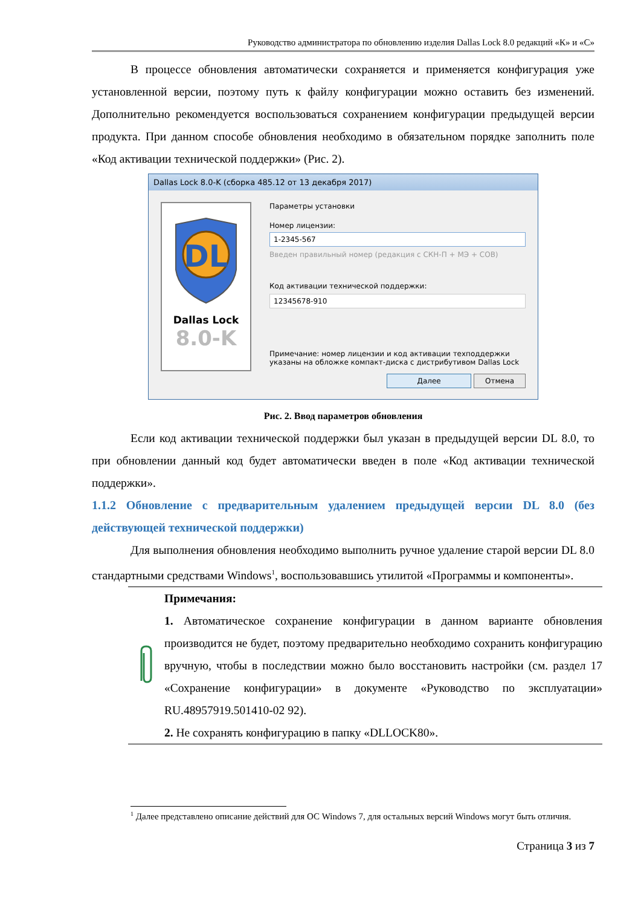Руководство администратора по обновлению изделия Dallas Lock 8.0 редакций «К» и «С»
В процессе обновления автоматически сохраняется и применяется конфигурация уже установленной версии, поэтому путь к файлу конфигурации можно оставить без изменений. Дополнительно рекомендуется воспользоваться сохранением конфигурации предыдущей версии продукта. При данном способе обновления необходимо в обязательном порядке заполнить поле «Код активации технической поддержки» (Рис. 2).
Dallas Lock 8.0-K (сборка 485.12 от 13 декабря 2017)
DL
Dallas Lock
8.0-K
Параметры установки
Номер лицензии:
1-2345-567
Введен правильный номер (редакция с СКН-П + МЭ + СОВ)
Код активации технической поддержки:
12345678-910
Примечание: номер лицензии и код активации техподдержки указаны на обложке компакт-диска с дистрибутивом Dallas Lock
Далее Отмена
Рис. 2. Ввод параметров обновления
Если код активации технической поддержки был указан в предыдущей версии DL 8.0, то при обновлении данный код будет автоматически введен в поле «Код активации технической поддержки».
1.1.2 Обновление с предварительным удалением предыдущей версии DL 8.0 (без действующей технической поддержки)
Для выполнения обновления необходимо выполнить ручное удаление старой версии DL 8.0 стандартными средствами Windows<sup>1</sup>, воспользовавшись утилитой «Программы и компоненты».
Примечания:
1. Автоматическое сохранение конфигурации в данном варианте обновления производится не будет, поэтому предварительно необходимо сохранить конфигурацию вручную, чтобы в последствии можно было восстановить настройки (см. раздел 17 «Сохранение конфигурации» в документе «Руководство по эксплуатации» RU.48957919.501410-02 92).
2. Не сохранять конфигурацию в папку «DLLOCK80».
<sup>1</sup> Далее представлено описание действий для ОС Windows 7, для остальных версий Windows могут быть отличия.
Страница 3 из 7